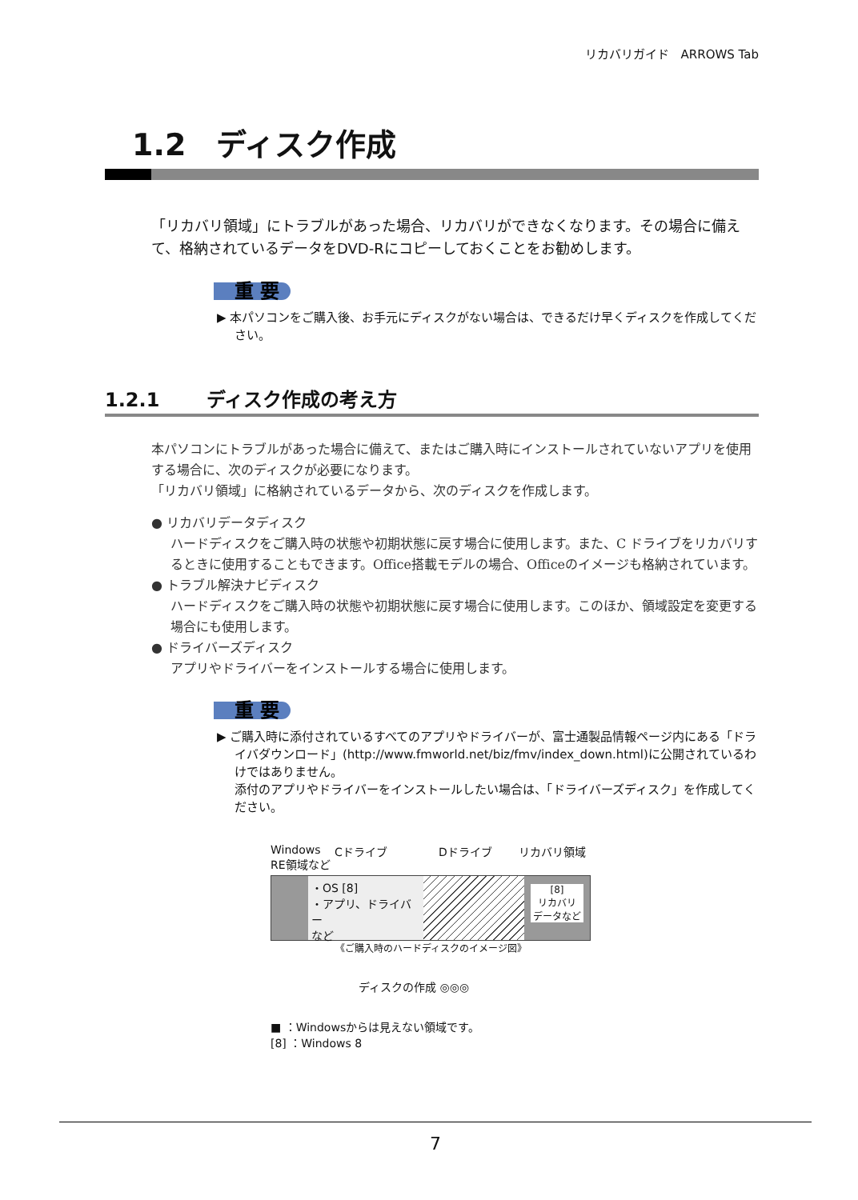リカバリガイド　ARROWS Tab
1.2　ディスク作成
「リカバリ領域」にトラブルがあった場合、リカバリができなくなります。その場合に備えて、格納されているデータをDVD-Rにコピーしておくことをお勧めします。
重 要
▶ 本パソコンをご購入後、お手元にディスクがない場合は、できるだけ早くディスクを作成してください。
1.2.1 ディスク作成の考え方
本パソコンにトラブルがあった場合に備えて、またはご購入時にインストールされていないアプリを使用する場合に、次のディスクが必要になります。
「リカバリ領域」に格納されているデータから、次のディスクを作成します。
● リカバリデータディスク
ハードディスクをご購入時の状態や初期状態に戻す場合に使用します。また、C ドライブをリカバリするときに使用することもできます。Office搭載モデルの場合、Officeのイメージも格納されています。
● トラブル解決ナビディスク
ハードディスクをご購入時の状態や初期状態に戻す場合に使用します。このほか、領域設定を変更する場合にも使用します。
● ドライバーズディスク
アプリやドライバーをインストールする場合に使用します。
重 要
▶ ご購入時に添付されているすべてのアプリやドライバーが、富士通製品情報ページ内にある「ドライバダウンロード」(http://www.fmworld.net/biz/fmv/index_down.html)に公開されているわけではありません。
添付のアプリやドライバーをインストールしたい場合は、「ドライバーズディスク」を作成してください。
Windows RE領域など Cドライブ Dドライブ リカバリ領域
・OS [8]
・アプリ、ドライバー
など
[8]
リカバリ
データなど
《ご購入時のハードディスクのイメージ図》
ディスクの作成 ◎◎◎
■ ：Windowsからは見えない領域です。
[8] ：Windows 8
7